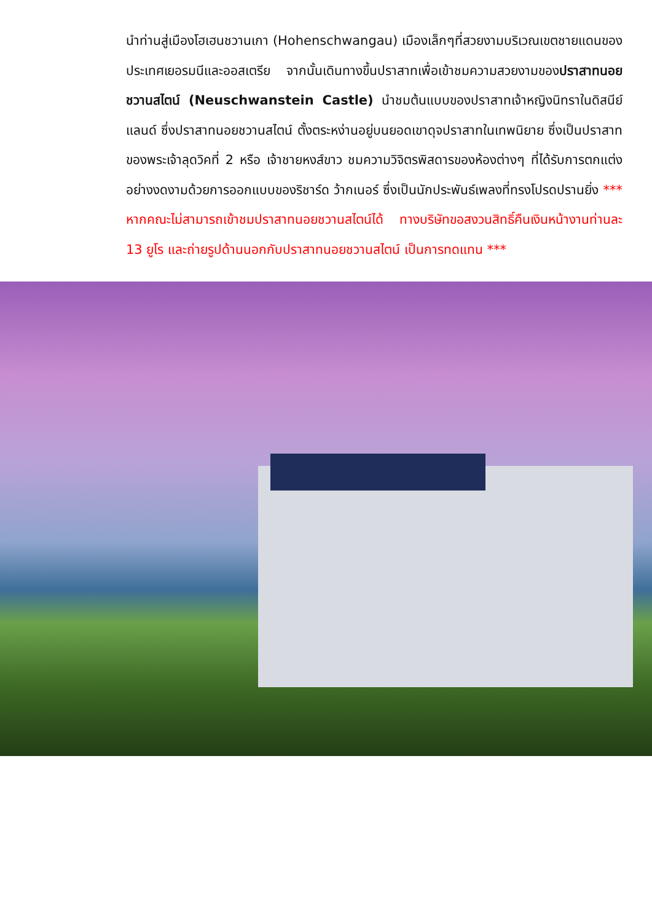นำท่านสู่เมืองโฮเฮนชวานเกา (Hohenschwangau) เมืองเล็กๆที่สวยงามบริเวณเขตชายแดนของประเทศเยอรมนีและออสเตรีย จากนั้นเดินทางขึ้นปราสาทเพื่อเข้าชมความสวยงามของปราสาทนอยชวานสไตน์ (Neuschwanstein Castle) นำชมต้นแบบของปราสาทเจ้าหญิงนิทราในดิสนีย์แลนด์ ซึ่งปราสาทนอยชวานสไตน์ ตั้งตระหง่านอยู่บนยอดเขาดุจปราสาทในเทพนิยาย ซึ่งเป็นปราสาทของพระเจ้าลุดวิคที่ 2 หรือ เจ้าชายหงส์ขาว ชมความวิจิตรพิสดารของห้องต่างๆ ที่ได้รับการตกแต่งอย่างงดงามด้วยการออกแบบของริชาร์ด ว้ากเนอร์ ซึ่งเป็นนักประพันธ์เพลงที่ทรงโปรดปรานยิ่ง *** หากคณะไม่สามารถเข้าชมปราสาทนอยชวานสไตน์ได้ ทางบริษัทขอสงวนสิทธิ์คืนเงินหน้างานท่านละ 13 ยูโร และถ่ายรูปด้านนอกกับปราสาทนอยชวานสไตน์ เป็นการทดแทน ***